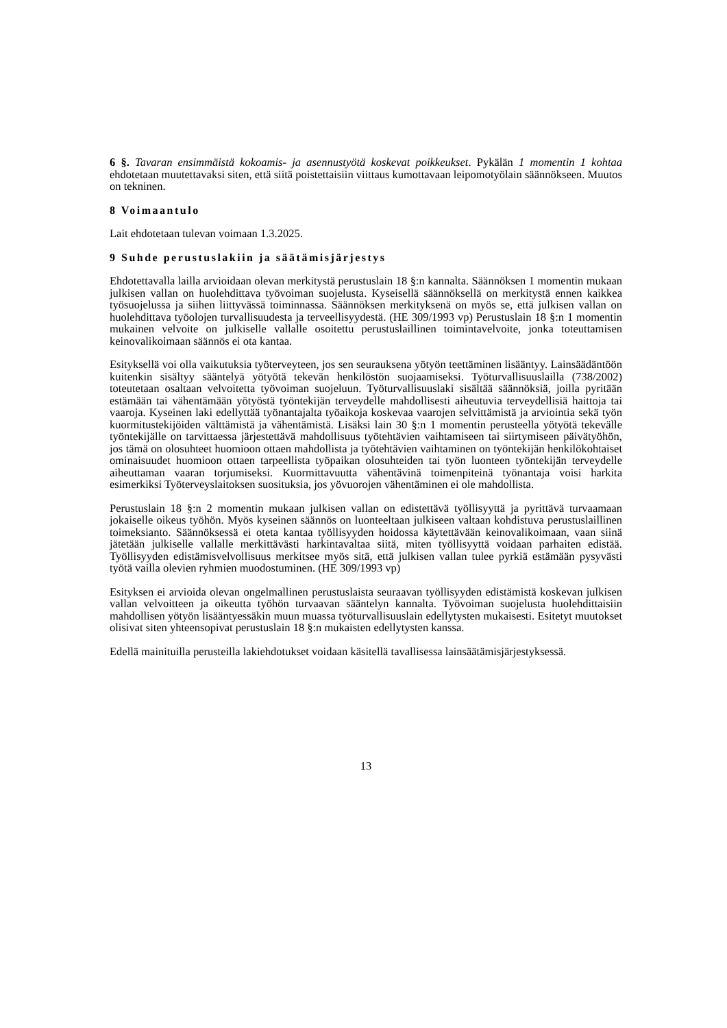6 §. Tavaran ensimmäistä kokoamis- ja asennustyötä koskevat poikkeukset. Pykälän 1 momentin 1 kohtaa ehdotetaan muutettavaksi siten, että siitä poistettaisiin viittaus kumottavaan leipomotyölain säännökseen. Muutos on tekninen.
8 Voimaantulo
Lait ehdotetaan tulevan voimaan 1.3.2025.
9 Suhde perustuslakiin ja säätämisjärjestys
Ehdotettavalla lailla arvioidaan olevan merkitystä perustuslain 18 §:n kannalta. Säännöksen 1 momentin mukaan julkisen vallan on huolehdittava työvoiman suojelusta. Kyseisellä säännöksellä on merkitystä ennen kaikkea työsuojelussa ja siihen liittyvässä toiminnassa. Säännöksen merkityksenä on myös se, että julkisen vallan on huolehdittava työolojen turvallisuudesta ja terveellisyydestä. (HE 309/1993 vp) Perustuslain 18 §:n 1 momentin mukainen velvoite on julkiselle vallalle osoitettu perustuslaillinen toimintavelvoite, jonka toteuttamisen keinovalikoimaan säännös ei ota kantaa.
Esityksellä voi olla vaikutuksia työterveyteen, jos sen seurauksena yötyön teettäminen lisääntyy. Lainsäädäntöön kuitenkin sisältyy sääntelyä yötyötä tekevän henkilöstön suojaamiseksi. Työturvallisuuslailla (738/2002) toteutetaan osaltaan velvoitetta työvoiman suojeluun. Työturvallisuuslaki sisältää säännöksiä, joilla pyritään estämään tai vähentämään yötyöstä työntekijän terveydelle mahdollisesti aiheutuvia terveydellisiä haittoja tai vaaroja. Kyseinen laki edellyttää työnantajalta työaikoja koskevaa vaarojen selvittämistä ja arviointia sekä työn kuormitustekijöiden välttämistä ja vähentämistä. Lisäksi lain 30 §:n 1 momentin perusteella yötyötä tekevälle työntekijälle on tarvittaessa järjestettävä mahdollisuus työtehtävien vaihtamiseen tai siirtymiseen päivätyöhön, jos tämä on olosuhteet huomioon ottaen mahdollista ja työtehtävien vaihtaminen on työntekijän henkilökohtaiset ominaisuudet huomioon ottaen tarpeellista työpaikan olosuhteiden tai työn luonteen työntekijän terveydelle aiheuttaman vaaran torjumiseksi. Kuormittavuutta vähentävinä toimenpiteinä työnantaja voisi harkita esimerkiksi Työterveyslaitoksen suosituksia, jos yövuorojen vähentäminen ei ole mahdollista.
Perustuslain 18 §:n 2 momentin mukaan julkisen vallan on edistettävä työllisyyttä ja pyrittävä turvaamaan jokaiselle oikeus työhön. Myös kyseinen säännös on luonteeltaan julkiseen valtaan kohdistuva perustuslaillinen toimeksianto. Säännöksessä ei oteta kantaa työllisyyden hoidossa käytettävään keinovalikoimaan, vaan siinä jätetään julkiselle vallalle merkittävästi harkintavaltaa siitä, miten työllisyyttä voidaan parhaiten edistää. Työllisyyden edistämisvelvollisuus merkitsee myös sitä, että julkisen vallan tulee pyrkiä estämään pysyvästi työtä vailla olevien ryhmien muodostuminen. (HE 309/1993 vp)
Esityksen ei arvioida olevan ongelmallinen perustuslaista seuraavan työllisyyden edistämistä koskevan julkisen vallan velvoitteen ja oikeutta työhön turvaavan sääntelyn kannalta. Työvoiman suojelusta huolehdittaisiin mahdollisen yötyön lisääntyessäkin muun muassa työturvallisuuslain edellytysten mukaisesti. Esitetyt muutokset olisivat siten yhteensopivat perustuslain 18 §:n mukaisten edellytysten kanssa.
Edellä mainituilla perusteilla lakiehdotukset voidaan käsitellä tavallisessa lainsäätämisjärjestyksessä.
13